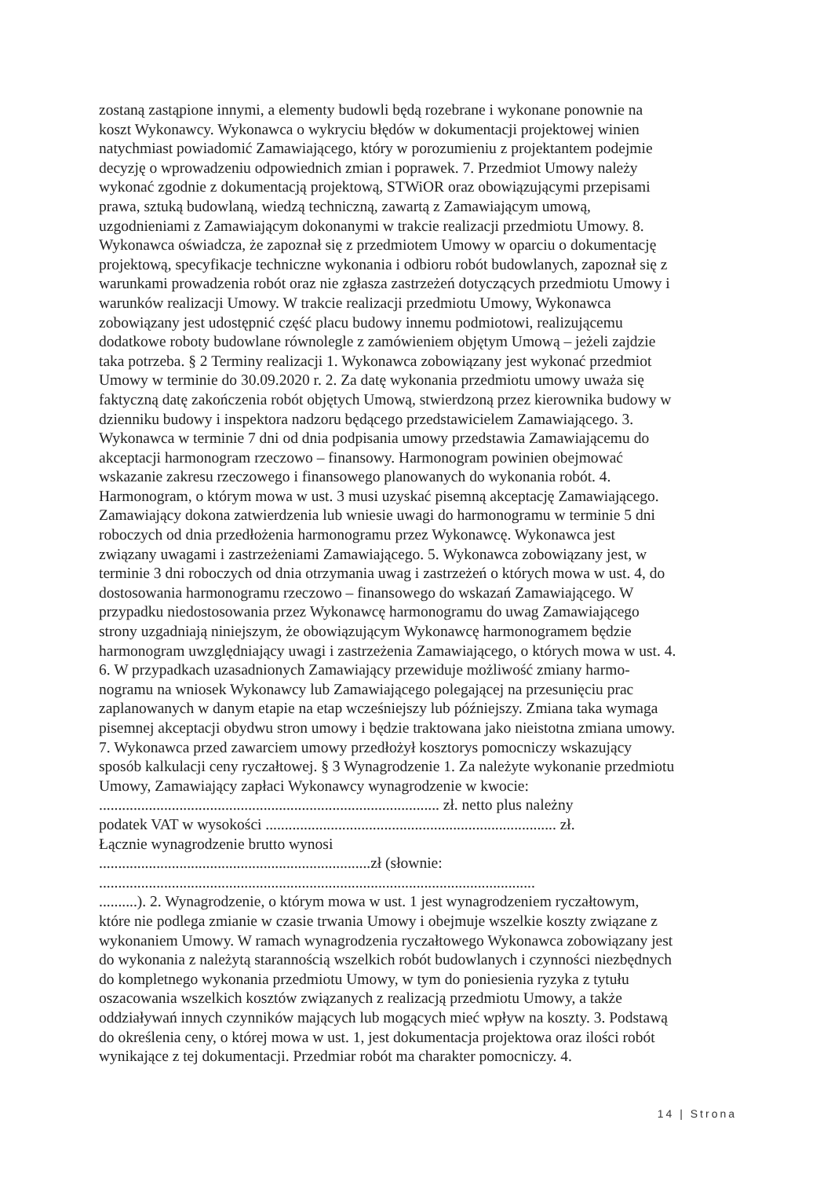zostaną zastąpione innymi, a elementy budowli będą rozebrane i wykonane ponownie na
koszt Wykonawcy. Wykonawca o wykryciu błędów w dokumentacji projektowej winien
natychmiast powiadomić Zamawiającego, który w porozumieniu z projektantem podejmie
decyzję o wprowadzeniu odpowiednich zmian i poprawek. 7. Przedmiot Umowy należy
wykonać zgodnie z dokumentacją projektową, STWiOR oraz obowiązującymi przepisami
prawa, sztuką budowlaną, wiedzą techniczną, zawartą z Zamawiającym umową,
uzgodnieniami z Zamawiającym dokonanymi w trakcie realizacji przedmiotu Umowy. 8.
Wykonawca oświadcza, że zapoznał się z przedmiotem Umowy w oparciu o dokumentację
projektową, specyfikacje techniczne wykonania i odbioru robót budowlanych, zapoznał się z
warunkami prowadzenia robót oraz nie zgłasza zastrzeżeń dotyczących przedmiotu Umowy i
warunków realizacji Umowy. W trakcie realizacji przedmiotu Umowy, Wykonawca
zobowiązany jest udostępnić część placu budowy innemu podmiotowi, realizującemu
dodatkowe roboty budowlane równolegle z zamówieniem objętym Umową – jeżeli zajdzie
taka potrzeba. § 2 Terminy realizacji 1. Wykonawca zobowiązany jest wykonać przedmiot
Umowy w terminie do 30.09.2020 r. 2. Za datę wykonania przedmiotu umowy uważa się
faktyczną datę zakończenia robót objętych Umową, stwierdzoną przez kierownika budowy w
dzienniku budowy i inspektora nadzoru będącego przedstawicielem Zamawiającego. 3.
Wykonawca w terminie 7 dni od dnia podpisania umowy przedstawia Zamawiającemu do
akceptacji harmonogram rzeczowo – finansowy. Harmonogram powinien obejmować
wskazanie zakresu rzeczowego i finansowego planowanych do wykonania robót. 4.
Harmonogram, o którym mowa w ust. 3 musi uzyskać pisemną akceptację Zamawiającego.
Zamawiający dokona zatwierdzenia lub wniesie uwagi do harmonogramu w terminie 5 dni
roboczych od dnia przedłożenia harmonogramu przez Wykonawcę. Wykonawca jest
związany uwagami i zastrzeżeniami Zamawiającego. 5. Wykonawca zobowiązany jest, w
terminie 3 dni roboczych od dnia otrzymania uwag i zastrzeżeń o których mowa w ust. 4, do
dostosowania harmonogramu rzeczowo – finansowego do wskazań Zamawiającego. W
przypadku niedostosowania przez Wykonawcę harmonogramu do uwag Zamawiającego
strony uzgadniają niniejszym, że obowiązującym Wykonawcę harmonogramem będzie
harmonogram uwzględniający uwagi i zastrzeżenia Zamawiającego, o których mowa w ust. 4.
6. W przypadkach uzasadnionych Zamawiający przewiduje możliwość zmiany harmo-
nogramu na wniosek Wykonawcy lub Zamawiającego polegającej na przesunięciu prac
zaplanowanych w danym etapie na etap wcześniejszy lub późniejszy. Zmiana taka wymaga
pisemnej akceptacji obydwu stron umowy i będzie traktowana jako nieistotna zmiana umowy.
7. Wykonawca przed zawarciem umowy przedłożył kosztorys pomocniczy wskazujący
sposób kalkulacji ceny ryczałtowej. § 3 Wynagrodzenie 1. Za należyte wykonanie przedmiotu
Umowy, Zamawiający zapłaci Wykonawcy wynagrodzenie w kwocie:
......................................................................................... zł. netto plus należny
podatek VAT w wysokości ............................................................................ zł.
Łącznie wynagrodzenie brutto wynosi
.......................................................................zł (słownie:
..................................................................................................................
..........). 2. Wynagrodzenie, o którym mowa w ust. 1 jest wynagrodzeniem ryczałtowym,
które nie podlega zmianie w czasie trwania Umowy i obejmuje wszelkie koszty związane z
wykonaniem Umowy. W ramach wynagrodzenia ryczałtowego Wykonawca zobowiązany jest
do wykonania z należytą starannością wszelkich robót budowlanych i czynności niezbędnych
do kompletnego wykonania przedmiotu Umowy, w tym do poniesienia ryzyka z tytułu
oszacowania wszelkich kosztów związanych z realizacją przedmiotu Umowy, a także
oddziaływań innych czynników mających lub mogących mieć wpływ na koszty. 3. Podstawą
do określenia ceny, o której mowa w ust. 1, jest dokumentacja projektowa oraz ilości robót
wynikające z tej dokumentacji. Przedmiar robót ma charakter pomocniczy. 4.
14 | Strona